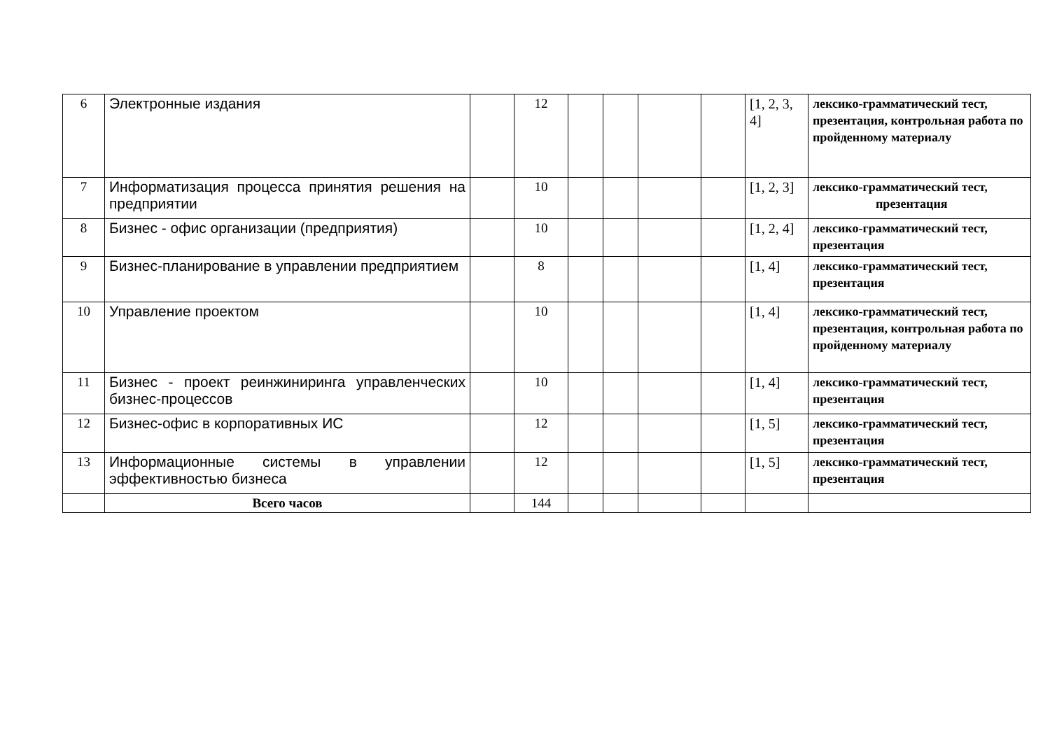| 6 | Электронные издания | | 12 | | | | | [1, 2, 3, 4] | лексико-грамматический тест, презентация, контрольная работа по пройденному материалу |
| 7 | Информатизация процесса принятия решения на предприятии | | 10 | | | | | [1, 2, 3] | лексико-грамматический тест, презентация |
| 8 | Бизнес - офис организации (предприятия) | | 10 | | | | | [1, 2, 4] | лексико-грамматический тест, презентация |
| 9 | Бизнес-планирование в управлении предприятием | | 8 | | | | | [1, 4] | лексико-грамматический тест, презентация |
| 10 | Управление проектом | | 10 | | | | | [1, 4] | лексико-грамматический тест, презентация, контрольная работа по пройденному материалу |
| 11 | Бизнес - проект реинжиниринга управленческих бизнес-процессов | | 10 | | | | | [1, 4] | лексико-грамматический тест, презентация |
| 12 | Бизнес-офис в корпоративных ИС | | 12 | | | | | [1, 5] | лексико-грамматический тест, презентация |
| 13 | Информационные системы в управлении эффективностью бизнеса | | 12 | | | | | [1, 5] | лексико-грамматический тест, презентация |
| | Всего часов | | 144 | | | | | | |